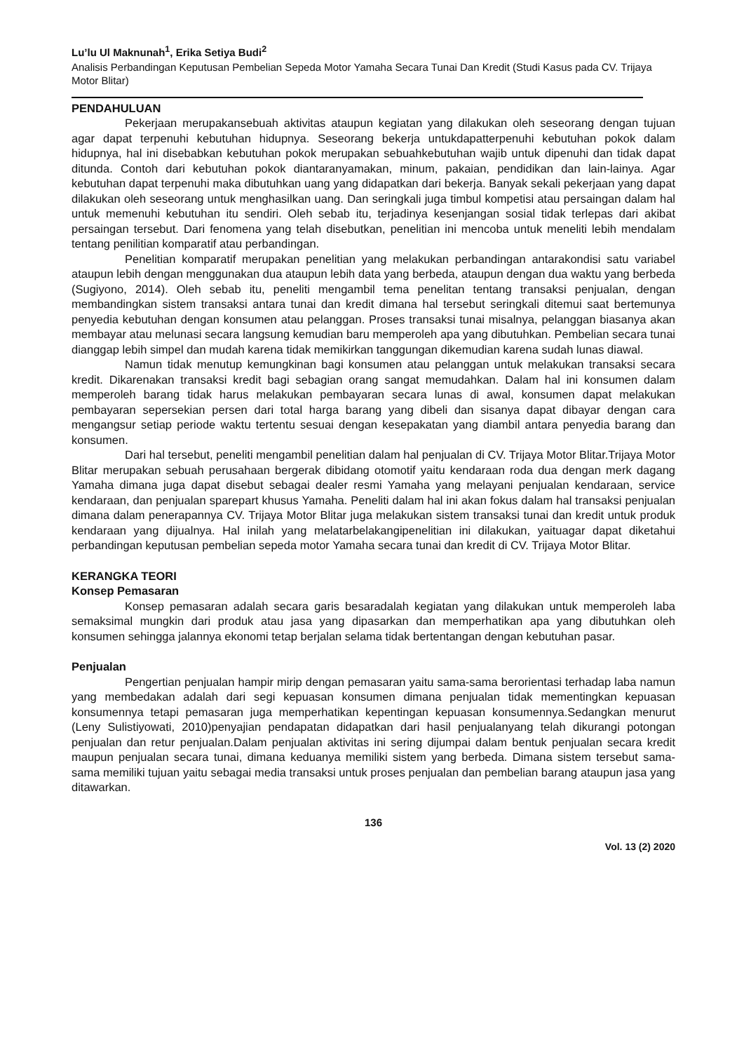Lu’lu Ul Maknunah<sup>1</sup>, Erika Setiya Budi<sup>2</sup>
Analisis Perbandingan Keputusan Pembelian Sepeda Motor Yamaha Secara Tunai Dan Kredit (Studi Kasus pada CV. Trijaya Motor Blitar)
PENDAHULUAN
Pekerjaan merupakansebuah aktivitas ataupun kegiatan yang dilakukan oleh seseorang dengan tujuan agar dapat terpenuhi kebutuhan hidupnya. Seseorang bekerja untukdapatterpenuhi kebutuhan pokok dalam hidupnya, hal ini disebabkan kebutuhan pokok merupakan sebuahkebutuhan wajib untuk dipenuhi dan tidak dapat ditunda. Contoh dari kebutuhan pokok diantaranyamakan, minum, pakaian, pendidikan dan lain-lainya. Agar kebutuhan dapat terpenuhi maka dibutuhkan uang yang didapatkan dari bekerja. Banyak sekali pekerjaan yang dapat dilakukan oleh seseorang untuk menghasilkan uang. Dan seringkali juga timbul kompetisi atau persaingan dalam hal untuk memenuhi kebutuhan itu sendiri. Oleh sebab itu, terjadinya kesenjangan sosial tidak terlepas dari akibat persaingan tersebut. Dari fenomena yang telah disebutkan, penelitian ini mencoba untuk meneliti lebih mendalam tentang penilitian komparatif atau perbandingan.
Penelitian komparatif merupakan penelitian yang melakukan perbandingan antarakondisi satu variabel ataupun lebih dengan menggunakan dua ataupun lebih data yang berbeda, ataupun dengan dua waktu yang berbeda (Sugiyono, 2014). Oleh sebab itu, peneliti mengambil tema penelitan tentang transaksi penjualan, dengan membandingkan sistem transaksi antara tunai dan kredit dimana hal tersebut seringkali ditemui saat bertemunya penyedia kebutuhan dengan konsumen atau pelanggan. Proses transaksi tunai misalnya, pelanggan biasanya akan membayar atau melunasi secara langsung kemudian baru memperoleh apa yang dibutuhkan. Pembelian secara tunai dianggap lebih simpel dan mudah karena tidak memikirkan tanggungan dikemudian karena sudah lunas diawal.
Namun tidak menutup kemungkinan bagi konsumen atau pelanggan untuk melakukan transaksi secara kredit. Dikarenakan transaksi kredit bagi sebagian orang sangat memudahkan. Dalam hal ini konsumen dalam memperoleh barang tidak harus melakukan pembayaran secara lunas di awal, konsumen dapat melakukan pembayaran sepersekian persen dari total harga barang yang dibeli dan sisanya dapat dibayar dengan cara mengangsur setiap periode waktu tertentu sesuai dengan kesepakatan yang diambil antara penyedia barang dan konsumen.
Dari hal tersebut, peneliti mengambil penelitian dalam hal penjualan di CV. Trijaya Motor Blitar.Trijaya Motor Blitar merupakan sebuah perusahaan bergerak dibidang otomotif yaitu kendaraan roda dua dengan merk dagang Yamaha dimana juga dapat disebut sebagai dealer resmi Yamaha yang melayani penjualan kendaraan, service kendaraan, dan penjualan sparepart khusus Yamaha. Peneliti dalam hal ini akan fokus dalam hal transaksi penjualan dimana dalam penerapannya CV. Trijaya Motor Blitar juga melakukan sistem transaksi tunai dan kredit untuk produk kendaraan yang dijualnya. Hal inilah yang melatarbelakangipenelitian ini dilakukan, yaituagar dapat diketahui perbandingan keputusan pembelian sepeda motor Yamaha secara tunai dan kredit di CV. Trijaya Motor Blitar.
KERANGKA TEORI
Konsep Pemasaran
Konsep pemasaran adalah secara garis besaradalah kegiatan yang dilakukan untuk memperoleh laba semaksimal mungkin dari produk atau jasa yang dipasarkan dan memperhatikan apa yang dibutuhkan oleh konsumen sehingga jalannya ekonomi tetap berjalan selama tidak bertentangan dengan kebutuhan pasar.
Penjualan
Pengertian penjualan hampir mirip dengan pemasaran yaitu sama-sama berorientasi terhadap laba namun yang membedakan adalah dari segi kepuasan konsumen dimana penjualan tidak mementingkan kepuasan konsumennya tetapi pemasaran juga memperhatikan kepentingan kepuasan konsumennya.Sedangkan menurut (Leny Sulistiyowati, 2010)penyajian pendapatan didapatkan dari hasil penjualanyang telah dikurangi potongan penjualan dan retur penjualan.Dalam penjualan aktivitas ini sering dijumpai dalam bentuk penjualan secara kredit maupun penjualan secara tunai, dimana keduanya memiliki sistem yang berbeda. Dimana sistem tersebut sama-sama memiliki tujuan yaitu sebagai media transaksi untuk proses penjualan dan pembelian barang ataupun jasa yang ditawarkan.
136
Vol. 13 (2) 2020